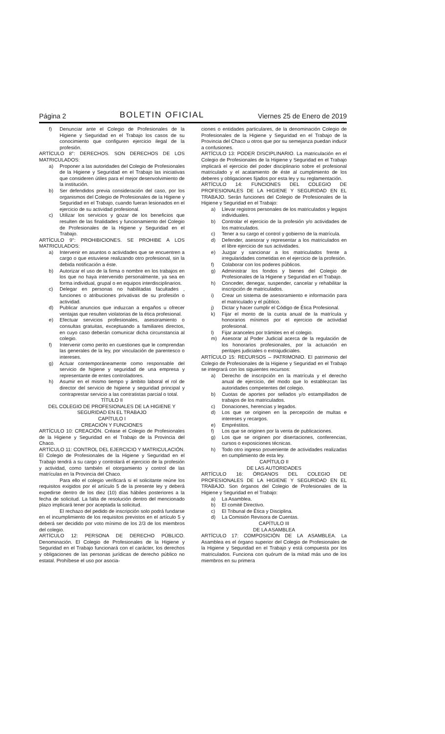Página 2 BOLETIN OFICIAL Viernes 25 de Enero de 2019
f) Denunciar ante el Colegio de Profesionales de la Higiene y Seguridad en el Trabajo los casos de su conocimiento que configuren ejercicio ilegal de la profesión.
ARTÍCULO 8°: DERECHOS. SON DERECHOS DE LOS MATRICULADOS:
a) Proponer a las autoridades del Colegio de Profesionales de la Higiene y Seguridad en el Trabajo las iniciativas que consideren útiles para el mejor desenvolvimiento de la institución.
b) Ser defendidos previa consideración del caso, por los organismos del Colegio de Profesionales de la Higiene y Seguridad en el Trabajo, cuando fueran lesionados en el ejercicio de su actividad profesional.
c) Utilizar los servicios y gozar de los beneficios que resulten de las finalidades y funcionamiento del Colegio de Profesionales de la Higiene y Seguridad en el Trabajo.
ARTÍCULO 9°: PROHIBICIONES. SE PROHIBE A LOS MATRICULADOS:
a) Intervenir en asuntos o actividades que se encuentren a cargo o que estuviese realizando otro profesional, sin la debida notificación a éste.
b) Autorizar el uso de la firma o nombre en los trabajos en los que no haya intervenido personalmente, ya sea en forma individual, grupal o en equipos interdisciplinarios.
c) Delegar en personas no habilitadas facultades , funciones o atribuciones privativas de su profesión o actividad.
d) Publicar anuncios que induzcan a engaños u ofrecer ventajas que resulten violatorias de la ética profesional.
e) Efectuar servicios profesionales, asesoramiento o consultas gratuitas, exceptuando a familiares directos, en cuyo caso deberán comunicar dicha circunstancia al colegio.
f) Intervenir como perito en cuestiones que le comprendan las generales de la ley, por vinculación de parentesco o intereses.
g) Actuar contemporáneamente como responsable del servicio de higiene y seguridad de una empresa y representante de entes controladores.
h) Asumir en el mismo tiempo y ámbito laboral el rol de director del servicio de higiene y seguridad principal y contraprestar servicio a las contratistas parcial o total.
TÍTULO II
DEL COLEGIO DE PROFESIONALES DE LA HIGIENE Y SEGURIDAD EN EL TRABAJO
CAPÍTULO I
CREACIÓN Y FUNCIONES
ARTÍCULO 10: CREACIÓN. Créase el Colegio de Profesionales de la Higiene y Seguridad en el Trabajo de la Provincia del Chaco.
ARTÍCULO 11: CONTROL DEL EJERCICIO Y MATRICULACIÓN. El Colegio de Profesionales de la Higiene y Seguridad en el Trabajo tendrá a su cargo y controlará el ejercicio de la profesión y actividad, como también el otorgamiento y control de las matrículas en la Provincia del Chaco.
Para ello el colegio verificará si el solicitante reúne los requisitos exigidos por el artículo 5 de la presente ley y deberá expedirse dentro de los diez (10) días hábiles posteriores a la fecha de solicitud. La falta de resolución dentro del mencionado plazo implicará tener por aceptada la solicitud.
El rechazo del pedido de inscripción solo podrá fundarse en el incumplimiento de los requisitos previstos en el artículo 5 y deberá ser decidido por voto mínimo de los 2/3 de los miembros del colegio.
ARTÍCULO 12: PERSONA DE DERECHO PÚBLICO. Denominación. El Colegio de Profesionales de la Higiene y Seguridad en el Trabajo funcionará con el carácter, los derechos y obligaciones de las personas jurídicas de derecho público no estatal. Prohíbese el uso por asocia-
ciones o entidades particulares, de la denominación Colegio de Profesionales de la Higiene y Seguridad en el Trabajo de la Provincia del Chaco u otros que por su semejanza puedan inducir a confusiones.
ARTÍCULO 13: PODER DISCIPLINARIO. La matriculación en el Colegio de Profesionales de la Higiene y Seguridad en el Trabajo implicará el ejercicio del poder disciplinario sobre el profesional matriculado y el acatamiento de éste al cumplimiento de los deberes y obligaciones fijados por esta ley y su reglamentación.
ARTÍCULO 14: FUNCIONES DEL COLEGIO DE PROFESIONALES DE LA HIGIENE Y SEGURIDAD EN EL TRABAJO. Serán funciones del Colegio de Profesionales de la Higiene y Seguridad en el Trabajo:
a) Llevar registros personales de los matriculados y legajos individuales.
b) Controlar el ejercicio de la profesión y/o actividades de los matriculados.
c) Tener a su cargo el control y gobierno de la matrícula.
d) Defender, asesorar y representar a los matriculados en el libre ejercicio de sus actividades.
e) Juzgar y sancionar a los matriculados frente a irregularidades cometidas en el ejercicio de la profesión.
f) Colaborar con los poderes públicos.
g) Administrar los fondos y bienes del Colegio de Profesionales de la Higiene y Seguridad en el Trabajo.
h) Conceder, denegar, suspender, cancelar y rehabilitar la inscripción de matriculados.
i) Crear un sistema de asesoramiento e información para el matriculado y el público.
j) Dictar y hacer cumplir el Código de Ética Profesional.
k) Fijar el monto de la cuota anual de la matrícula y honorarios mínimos por el ejercicio de actividad profesional.
l) Fijar aranceles por trámites en el colegio.
m) Asesorar al Poder Judicial acerca de la regulación de los honorarios profesionales, por la actuación en peritajes judiciales o extrajudiciales.
ARTÍCULO 15: RECURSOS – PATRIMONIO. El patrimonio del Colegio de Profesionales de la Higiene y Seguridad en el Trabajo se integrará con los siguientes recursos:
a) Derecho de inscripción en la matrícula y el derecho anual de ejercicio, del modo que lo establezcan las autoridades competentes del colegio.
b) Cuotas de aportes por sellados y/o estampillados de trabajos de los matriculados.
c) Donaciones, herencias y legados.
d) Los que se originen en la percepción de multas e intereses y recargos.
e) Empréstitos.
f) Los que se originen por la venta de publicaciones.
g) Los que se originen por disertaciones, conferencias, cursos o exposiciones técnicas.
h) Todo otro ingreso proveniente de actividades realizadas en cumplimiento de esta ley.
CAPÍTULO II
DE LAS AUTORIDADES
ARTÍCULO 16: ÓRGANOS DEL COLEGIO DE PROFESIONALES DE LA HIGIENE Y SEGURIDAD EN EL TRABAJO. Son órganos del Colegio de Profesionales de la Higiene y Seguridad en el Trabajo:
a) La Asamblea.
b) El comité Directivo.
c) El Tribunal de Ética y Disciplina.
d) La Comisión Revisora de Cuentas.
CAPÍTULO III
DE LA ASAMBLEA
ARTÍCULO 17: COMPOSICIÓN DE LA ASAMBLEA. La Asamblea es el órgano superior del Colegio de Profesionales de la Higiene y Seguridad en el Trabajo y está compuesta por los matriculados. Funciona con quórum de la mitad más uno de los miembros en su primera